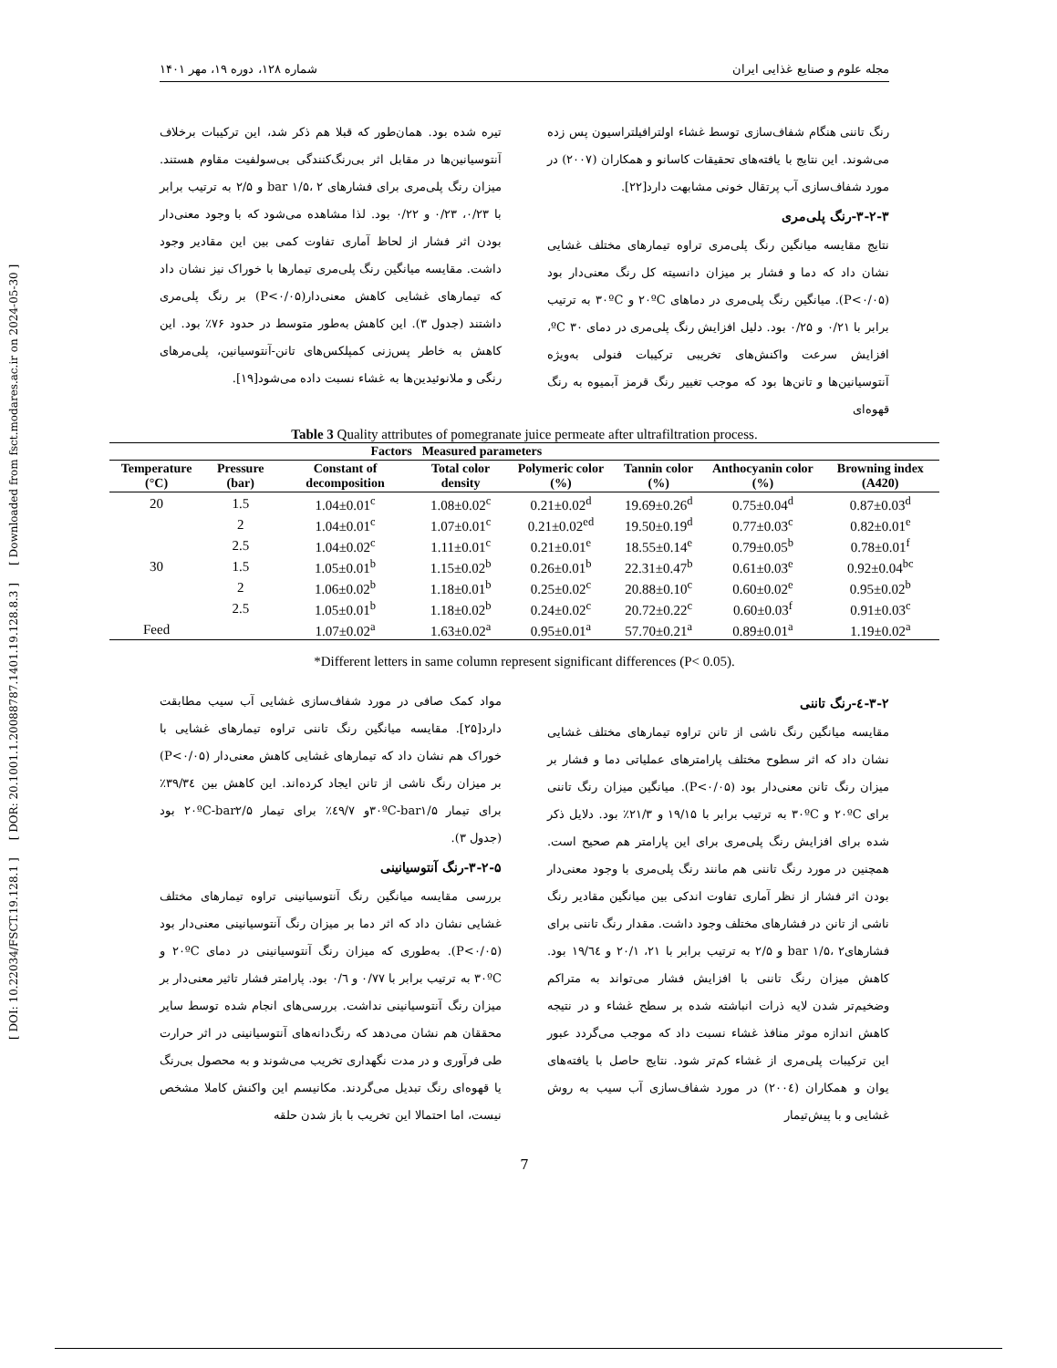[ DOI: 10.22034/FSCT.19.128.1 ] [ DOR: 20.1001.1.20088787.1401.19.128.8.3 ] [ Downloaded from fsct.modares.ac.ir on 2024-05-30 ]
مجله علوم و صنایع غذایی ایران شماره ۱۲۸، دوره ۱۹، مهر ۱۴۰۱
رنگ تاننی هنگام شفاف‌سازی توسط غشاء اولترافیلتراسیون پس زده می‌شوند. این نتایج با یافته‌های تحقیقات کاسانو و همکاران (۲۰۰۷) در مورد شفاف‌سازی آب پرتقال خونی مشابهت دارد[۲۲].
۳-۲-۳-رنگ پلی‌مری
نتایج مقایسه میانگین رنگ پلی‌مری تراوه تیمارهای مختلف غشایی نشان داد که دما و فشار بر میزان دانسیته کل رنگ معنی‌دار بود (P<۰/۰۵). میانگین رنگ پلی‌مری در دماهای ۲۰ºC و ۳۰ºC به ترتیب برابر با ۰/۲۱ و ۰/۲۵ بود. دلیل افزایش رنگ پلی‌مری در دمای ۳۰ ºC، افزایش سرعت واکنش‌های تخریبی ترکیبات فنولی به‌ویژه آنتوسیانین‌ها و تانن‌ها بود که موجب تغییر رنگ قرمز آبمیوه به رنگ قهوه‌ای
تیره شده بود. همان‌طور که قبلا هم ذکر شد، این ترکیبات برخلاف آنتوسیانین‌ها در مقابل اثر بی‌رنگ‌کنندگی بی‌سولفیت مقاوم هستند. میزان رنگ پلی‌مری برای فشارهای bar ۱/۵، ۲ و ۲/۵ به ترتیب برابر با ۰/۲۳، ۰/۲۳ و ۰/۲۲ بود. لذا مشاهده می‌شود که با وجود معنی‌دار بودن اثر فشار از لحاظ آماری تفاوت کمی بین این مقادیر وجود داشت. مقایسه میانگین رنگ پلی‌مری تیمارها با خوراک نیز نشان داد که تیمارهای غشایی کاهش معنی‌دار(P<۰/۰۵) بر رنگ پلی‌مری داشتند (جدول ۳). این کاهش به‌طور متوسط در حدود ۷۶٪ بود. این کاهش به خاطر پس‌زنی کمپلکس‌های تانن-آنتوسیانین، پلی‌مرهای رنگی و ملانوئیدین‌ها به غشاء نسبت داده می‌شود[۱۹].
Table 3 Quality attributes of pomegranate juice permeate after ultrafiltration process.
| Factors | | | Measured parameters | | | | |
| --- | --- | --- | --- | --- | --- | --- | --- |
| Temperature (°C) | Pressure (bar) | Constant of decomposition | Total color density | Polymeric color (%) | Tannin color (%) | Anthocyanin color (%) | Browning index (A420) |
| 20 | 1.5 | 1.04±0.01<sup>c</sup> | 1.08±0.02<sup>c</sup> | 0.21±0.02<sup>d</sup> | 19.69±0.26<sup>d</sup> | 0.75±0.04<sup>d</sup> | 0.87±0.03<sup>d</sup> |
| | 2 | 1.04±0.01<sup>c</sup> | 1.07±0.01<sup>c</sup> | 0.21±0.02<sup>ed</sup> | 19.50±0.19<sup>d</sup> | 0.77±0.03<sup>c</sup> | 0.82±0.01<sup>e</sup> |
| | 2.5 | 1.04±0.02<sup>c</sup> | 1.11±0.01<sup>c</sup> | 0.21±0.01<sup>e</sup> | 18.55±0.14<sup>e</sup> | 0.79±0.05<sup>b</sup> | 0.78±0.01<sup>f</sup> |
| 30 | 1.5 | 1.05±0.01<sup>b</sup> | 1.15±0.02<sup>b</sup> | 0.26±0.01<sup>b</sup> | 22.31±0.47<sup>b</sup> | 0.61±0.03<sup>e</sup> | 0.92±0.04<sup>bc</sup> |
| | 2 | 1.06±0.02<sup>b</sup> | 1.18±0.01<sup>b</sup> | 0.25±0.02<sup>c</sup> | 20.88±0.10<sup>c</sup> | 0.60±0.02<sup>e</sup> | 0.95±0.02<sup>b</sup> |
| | 2.5 | 1.05±0.01<sup>b</sup> | 1.18±0.02<sup>b</sup> | 0.24±0.02<sup>c</sup> | 20.72±0.22<sup>c</sup> | 0.60±0.03<sup>f</sup> | 0.91±0.03<sup>c</sup> |
| Feed | | 1.07±0.02<sup>a</sup> | 1.63±0.02<sup>a</sup> | 0.95±0.01<sup>a</sup> | 57.70±0.21<sup>a</sup> | 0.89±0.01<sup>a</sup> | 1.19±0.02<sup>a</sup> |
*Different letters in same column represent significant differences (P< 0.05).
۳-۲-٤-رنگ تاننی
مقایسه میانگین رنگ ناشی از تانن تراوه تیمارهای مختلف غشایی نشان داد که اثر سطوح مختلف پارامترهای عملیاتی دما و فشار بر میزان رنگ تانن معنی‌دار بود (P<۰/۰۵). میانگین میزان رنگ تاننی برای ۲۰ºC و ۳۰ºC به ترتیب برابر با ۱۹/۱۵ و ۲۱/۳٪ بود. دلایل ذکر شده برای افزایش رنگ پلی‌مری برای این پارامتر هم صحیح است. همچنین در مورد رنگ تاننی هم مانند رنگ پلی‌مری با وجود معنی‌دار بودن اثر فشار از نظر آماری تفاوت اندکی بین میانگین مقادیر رنگ ناشی از تانن در فشارهای مختلف وجود داشت. مقدار رنگ تاننی برای فشارهایbar ۱/۵، ۲ و ۲/۵ به ترتیب برابر با ۲۱، ۲۰/۱ و ۱۹/٦٤ بود. کاهش میزان رنگ تاننی با افزایش فشار می‌تواند به متراکم وضخیم‌تر شدن لایه ذرات انباشته شده بر سطح غشاء و در نتیجه کاهش اندازه موثر منافذ غشاء نسبت داد که موجب می‌گردد عبور این ترکیبات پلی‌مری از غشاء کم‌تر شود. نتایج حاصل با یافته‌های یوان و همکاران (۲۰۰٤) در مورد شفاف‌سازی آب سیب به روش غشایی و با پیش‌تیمار
مواد کمک صافی در مورد شفاف‌سازی غشایی آب سیب مطابقت دارد[۲۵]. مقایسه میانگین رنگ تاننی تراوه تیمارهای غشایی با خوراک هم نشان داد که تیمارهای غشایی کاهش معنی‌دار (P<۰/۰۵) بر میزان رنگ ناشی از تانن ایجاد کرده‌اند. این کاهش بین ۳۹/۳٤٪ برای تیمار ۳۰ºC-bar۱/۵و ٤۹/۷٪ برای تیمار ۲۰ºC-bar۲/۵ بود (جدول ۳).
۳-۲-۵-رنگ آنتوسیانینی
بررسی مقایسه میانگین رنگ آنتوسیانینی تراوه تیمارهای مختلف غشایی نشان داد که اثر دما بر میزان رنگ آنتوسیانینی معنی‌دار بود (P<۰/۰۵). به‌طوری که میزان رنگ آنتوسیانینی در دمای ۲۰ºC و ۳۰ºC به ترتیب برابر با ۰/۷۷ و ۰/٦ بود. پارامتر فشار تاثیر معنی‌دار بر میزان رنگ آنتوسیانینی نداشت. بررسی‌های انجام شده توسط سایر محققان هم نشان می‌دهد که رنگ‌دانه‌های آنتوسیانینی در اثر حرارت طی فرآوری و در مدت نگهداری تخریب می‌شوند و به محصول بی‌رنگ یا قهوه‌ای رنگ تبدیل می‌گردند. مکانیسم این واکنش کاملا مشخص نیست، اما احتمالا این تخریب با باز شدن حلقه
7